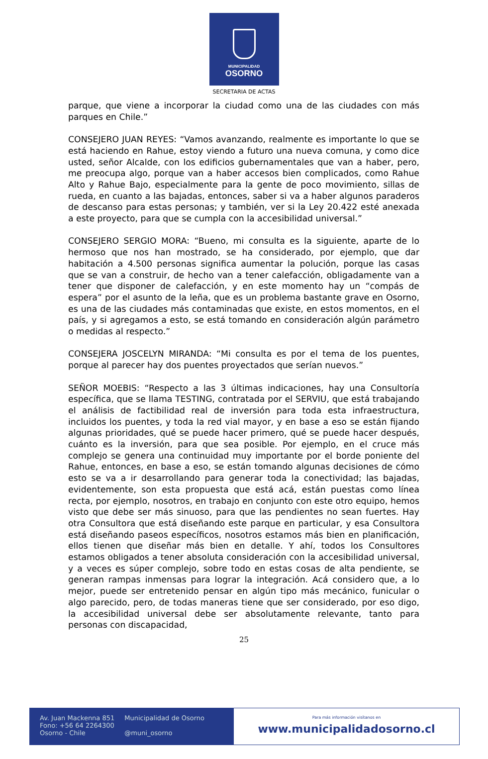MUNICIPALIDAD
OSORNO
SECRETARIA DE ACTAS
parque, que viene a incorporar la ciudad como una de las ciudades con más parques en Chile.”
CONSEJERO JUAN REYES: “Vamos avanzando, realmente es importante lo que se está haciendo en Rahue, estoy viendo a futuro una nueva comuna, y como dice usted, señor Alcalde, con los edificios gubernamentales que van a haber, pero, me preocupa algo, porque van a haber accesos bien complicados, como Rahue Alto y Rahue Bajo, especialmente para la gente de poco movimiento, sillas de rueda, en cuanto a las bajadas, entonces, saber si va a haber algunos paraderos de descanso para estas personas; y también, ver si la Ley 20.422 esté anexada a este proyecto, para que se cumpla con la accesibilidad universal.”
CONSEJERO SERGIO MORA: “Bueno, mi consulta es la siguiente, aparte de lo hermoso que nos han mostrado, se ha considerado, por ejemplo, que dar habitación a 4.500 personas significa aumentar la polución, porque las casas que se van a construir, de hecho van a tener calefacción, obligadamente van a tener que disponer de calefacción, y en este momento hay un “compás de espera” por el asunto de la leña, que es un problema bastante grave en Osorno, es una de las ciudades más contaminadas que existe, en estos momentos, en el país, y si agregamos a esto, se está tomando en consideración algún parámetro o medidas al respecto.”
CONSEJERA JOSCELYN MIRANDA: “Mi consulta es por el tema de los puentes, porque al parecer hay dos puentes proyectados que serían nuevos.”
SEÑOR MOEBIS: “Respecto a las 3 últimas indicaciones, hay una Consultoría específica, que se llama TESTING, contratada por el SERVIU, que está trabajando el análisis de factibilidad real de inversión para toda esta infraestructura, incluidos los puentes, y toda la red vial mayor, y en base a eso se están fijando algunas prioridades, qué se puede hacer primero, qué se puede hacer después, cuánto es la inversión, para que sea posible. Por ejemplo, en el cruce más complejo se genera una continuidad muy importante por el borde poniente del Rahue, entonces, en base a eso, se están tomando algunas decisiones de cómo esto se va a ir desarrollando para generar toda la conectividad; las bajadas, evidentemente, son esta propuesta que está acá, están puestas como línea recta, por ejemplo, nosotros, en trabajo en conjunto con este otro equipo, hemos visto que debe ser más sinuoso, para que las pendientes no sean fuertes. Hay otra Consultora que está diseñando este parque en particular, y esa Consultora está diseñando paseos específicos, nosotros estamos más bien en planificación, ellos tienen que diseñar más bien en detalle. Y ahí, todos los Consultores estamos obligados a tener absoluta consideración con la accesibilidad universal, y a veces es súper complejo, sobre todo en estas cosas de alta pendiente, se generan rampas inmensas para lograr la integración. Acá considero que, a lo mejor, puede ser entretenido pensar en algún tipo más mecánico, funicular o algo parecido, pero, de todas maneras tiene que ser considerado, por eso digo, la accesibilidad universal debe ser absolutamente relevante, tanto para personas con discapacidad,
25
Av. Juan Mackenna 851
Fono: +56 64 2264300
Osorno - Chile
Municipalidad de Osorno
@muni_osorno
Para más información visítanos en
www.municipalidadosorno.cl